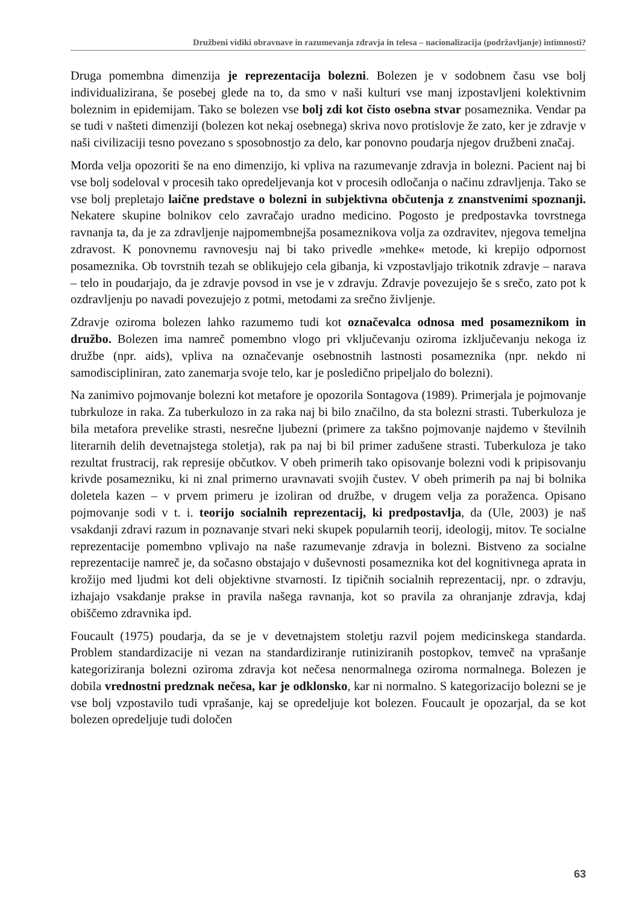Družbeni vidiki obravnave in razumevanja zdravja in telesa – nacionalizacija (podržavljanje) intimnosti?
Druga pomembna dimenzija je reprezentacija bolezni. Bolezen je v sodobnem času vse bolj individualizirana, še posebej glede na to, da smo v naši kulturi vse manj izpostavljeni kolektivnim boleznim in epidemijam. Tako se bolezen vse bolj zdi kot čisto osebna stvar posameznika. Vendar pa se tudi v našteti dimenziji (bolezen kot nekaj osebnega) skriva novo protislovje že zato, ker je zdravje v naši civilizaciji tesno povezano s sposobnostjo za delo, kar ponovno poudarja njegov družbeni značaj.
Morda velja opozoriti še na eno dimenzijo, ki vpliva na razumevanje zdravja in bolezni. Pacient naj bi vse bolj sodeloval v procesih tako opredeljevanja kot v procesih odločanja o načinu zdravljenja. Tako se vse bolj prepletajo laične predstave o bolezni in subjektivna občutenja z znanstvenimi spoznanji. Nekatere skupine bolnikov celo zavračajo uradno medicino. Pogosto je predpostavka tovrstnega ravnanja ta, da je za zdravljenje najpomembnejša posameznikova volja za ozdravitev, njegova temeljna zdravost. K ponovnemu ravnovesju naj bi tako privedle »mehke« metode, ki krepijo odpornost posameznika. Ob tovrstnih tezah se oblikujejo cela gibanja, ki vzpostavljajo trikotnik zdravje – narava – telo in poudarjajo, da je zdravje povsod in vse je v zdravju. Zdravje povezujejo še s srečo, zato pot k ozdravljenju po navadi povezujejo z potmi, metodami za srečno življenje.
Zdravje oziroma bolezen lahko razumemo tudi kot označevalca odnosa med posameznikom in družbo. Bolezen ima namreč pomembno vlogo pri vključevanju oziroma izključevanju nekoga iz družbe (npr. aids), vpliva na označevanje osebnostnih lastnosti posameznika (npr. nekdo ni samodiscipliniran, zato zanemarja svoje telo, kar je posledično pripeljalo do bolezni).
Na zanimivo pojmovanje bolezni kot metafore je opozorila Sontagova (1989). Primerjala je pojmovanje tubrkuloze in raka. Za tuberkulozo in za raka naj bi bilo značilno, da sta bolezni strasti. Tuberkuloza je bila metafora prevelike strasti, nesrečne ljubezni (primere za takšno pojmovanje najdemo v številnih literarnih delih devetnajstega stoletja), rak pa naj bi bil primer zadušene strasti. Tuberkuloza je tako rezultat frustracij, rak represije občutkov. V obeh primerih tako opisovanje bolezni vodi k pripisovanju krivde posamezniku, ki ni znal primerno uravnavati svojih čustev. V obeh primerih pa naj bi bolnika doletela kazen – v prvem primeru je izoliran od družbe, v drugem velja za poraženca. Opisano pojmovanje sodi v t. i. teorijo socialnih reprezentacij, ki predpostavlja, da (Ule, 2003) je naš vsakdanji zdravi razum in poznavanje stvari neki skupek popularnih teorij, ideologij, mitov. Te socialne reprezentacije pomembno vplivajo na naše razumevanje zdravja in bolezni. Bistveno za socialne reprezentacije namreč je, da sočasno obstajajo v duševnosti posameznika kot del kognitivnega aprata in krožijo med ljudmi kot deli objektivne stvarnosti. Iz tipičnih socialnih reprezentacij, npr. o zdravju, izhajajo vsakdanje prakse in pravila našega ravnanja, kot so pravila za ohranjanje zdravja, kdaj obiščemo zdravnika ipd.
Foucault (1975) poudarja, da se je v devetnajstem stoletju razvil pojem medicinskega standarda. Problem standardizacije ni vezan na standardiziranje rutiniziranih postopkov, temveč na vprašanje kategoriziranja bolezni oziroma zdravja kot nečesa nenormalnega oziroma normalnega. Bolezen je dobila vrednostni predznak nečesa, kar je odklonsko, kar ni normalno. S kategorizacijo bolezni se je vse bolj vzpostavilo tudi vprašanje, kaj se opredeljuje kot bolezen. Foucault je opozarjal, da se kot bolezen opredeljuje tudi določen
63